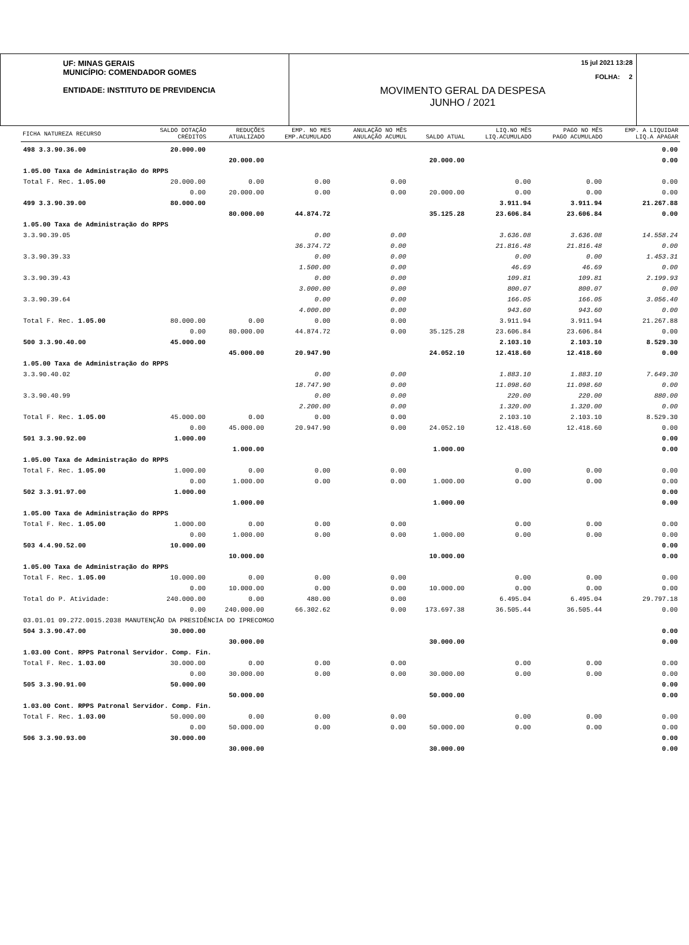UF: MINAS GERAIS
MUNICÍPIO: COMENDADOR GOMES
ENTIDADE: INSTITUTO DE PREVIDENCIA
15 jul 2021 13:28
FOLHA: 2
MOVIMENTO GERAL DA DESPESA
JUNHO / 2021
| FICHA NATUREZA RECURSO | SALDO DOTAÇÃO CRÉDITOS | REDUÇÕES ATUALIZADO | EMP. NO MES EMP.ACUMULADO | ANULAÇÃO NO MÊS ANULAÇÃO ACUMUL | SALDO ATUAL | LIQ.NO MÊS LIQ.ACUMULADO | PAGO NO MÊS PAGO ACUMULADO | EMP. A LIQUIDAR LIQ.A APAGAR |
| --- | --- | --- | --- | --- | --- | --- | --- | --- |
| 498 3.3.90.36.00 | 20.000.00 | | | | | | | 0.00 |
| | | 20.000.00 | | | 20.000.00 | | | 0.00 |
| 1.05.00 Taxa de Administração do RPPS | | | | | | | | |
| Total F. Rec. 1.05.00 | 20.000.00 | 0.00 | 0.00 | 0.00 | | 0.00 | 0.00 | 0.00 |
| | 0.00 | 20.000.00 | 0.00 | 0.00 | 20.000.00 | 0.00 | 0.00 | 0.00 |
| 499 3.3.90.39.00 | 80.000.00 | | | | | 3.911.94 | 3.911.94 | 21.267.88 |
| | | 80.000.00 | 44.874.72 | | 35.125.28 | 23.606.84 | 23.606.84 | 0.00 |
| 1.05.00 Taxa de Administração do RPPS | | | | | | | | |
| 3.3.90.39.05 | | | 0.00 | 0.00 | | 3.636.08 | 3.636.08 | 14.558.24 |
| | | | 36.374.72 | 0.00 | | 21.816.48 | 21.816.48 | 0.00 |
| 3.3.90.39.33 | | | 0.00 | 0.00 | | 0.00 | 0.00 | 1.453.31 |
| | | | 1.500.00 | 0.00 | | 46.69 | 46.69 | 0.00 |
| 3.3.90.39.43 | | | 0.00 | 0.00 | | 109.81 | 109.81 | 2.199.93 |
| | | | 3.000.00 | 0.00 | | 800.07 | 800.07 | 0.00 |
| 3.3.90.39.64 | | | 0.00 | 0.00 | | 166.05 | 166.05 | 3.056.40 |
| | | | 4.000.00 | 0.00 | | 943.60 | 943.60 | 0.00 |
| Total F. Rec. 1.05.00 | 80.000.00 | 0.00 | 0.00 | 0.00 | | 3.911.94 | 3.911.94 | 21.267.88 |
| | 0.00 | 80.000.00 | 44.874.72 | 0.00 | 35.125.28 | 23.606.84 | 23.606.84 | 0.00 |
| 500 3.3.90.40.00 | 45.000.00 | | | | | 2.103.10 | 2.103.10 | 8.529.30 |
| | | 45.000.00 | 20.947.90 | | 24.052.10 | 12.418.60 | 12.418.60 | 0.00 |
| 1.05.00 Taxa de Administração do RPPS | | | | | | | | |
| 3.3.90.40.02 | | | 0.00 | 0.00 | | 1.883.10 | 1.883.10 | 7.649.30 |
| | | | 18.747.90 | 0.00 | | 11.098.60 | 11.098.60 | 0.00 |
| 3.3.90.40.99 | | | 0.00 | 0.00 | | 220.00 | 220.00 | 880.00 |
| | | | 2.200.00 | 0.00 | | 1.320.00 | 1.320.00 | 0.00 |
| Total F. Rec. 1.05.00 | 45.000.00 | 0.00 | 0.00 | 0.00 | | 2.103.10 | 2.103.10 | 8.529.30 |
| | 0.00 | 45.000.00 | 20.947.90 | 0.00 | 24.052.10 | 12.418.60 | 12.418.60 | 0.00 |
| 501 3.3.90.92.00 | 1.000.00 | | | | | | | 0.00 |
| | | 1.000.00 | | | 1.000.00 | | | 0.00 |
| 1.05.00 Taxa de Administração do RPPS | | | | | | | | |
| Total F. Rec. 1.05.00 | 1.000.00 | 0.00 | 0.00 | 0.00 | | 0.00 | 0.00 | 0.00 |
| | 0.00 | 1.000.00 | 0.00 | 0.00 | 1.000.00 | 0.00 | 0.00 | 0.00 |
| 502 3.3.91.97.00 | 1.000.00 | | | | | | | 0.00 |
| | | 1.000.00 | | | 1.000.00 | | | 0.00 |
| 1.05.00 Taxa de Administração do RPPS | | | | | | | | |
| Total F. Rec. 1.05.00 | 1.000.00 | 0.00 | 0.00 | 0.00 | | 0.00 | 0.00 | 0.00 |
| | 0.00 | 1.000.00 | 0.00 | 0.00 | 1.000.00 | 0.00 | 0.00 | 0.00 |
| 503 4.4.90.52.00 | 10.000.00 | | | | | | | 0.00 |
| | | 10.000.00 | | | 10.000.00 | | | 0.00 |
| 1.05.00 Taxa de Administração do RPPS | | | | | | | | |
| Total F. Rec. 1.05.00 | 10.000.00 | 0.00 | 0.00 | 0.00 | | 0.00 | 0.00 | 0.00 |
| | 0.00 | 10.000.00 | 0.00 | 0.00 | 10.000.00 | 0.00 | 0.00 | 0.00 |
| Total do P. Atividade: | 240.000.00 | 0.00 | 480.00 | 0.00 | | 6.495.04 | 6.495.04 | 29.797.18 |
| | 0.00 | 240.000.00 | 66.302.62 | 0.00 | 173.697.38 | 36.505.44 | 36.505.44 | 0.00 |
| 03.01.01 09.272.0015.2038 MANUTENÇÃO DA PRESIDÊNCIA DO IPRECOMGO | | | | | | | | |
| 504 3.3.90.47.00 | 30.000.00 | | | | | | | 0.00 |
| | | 30.000.00 | | | 30.000.00 | | | 0.00 |
| 1.03.00 Cont. RPPS Patronal Servidor. Comp. Fin. | | | | | | | | |
| Total F. Rec. 1.03.00 | 30.000.00 | 0.00 | 0.00 | 0.00 | | 0.00 | 0.00 | 0.00 |
| | 0.00 | 30.000.00 | 0.00 | 0.00 | 30.000.00 | 0.00 | 0.00 | 0.00 |
| 505 3.3.90.91.00 | 50.000.00 | | | | | | | 0.00 |
| | | 50.000.00 | | | 50.000.00 | | | 0.00 |
| 1.03.00 Cont. RPPS Patronal Servidor. Comp. Fin. | | | | | | | | |
| Total F. Rec. 1.03.00 | 50.000.00 | 0.00 | 0.00 | 0.00 | | 0.00 | 0.00 | 0.00 |
| | 0.00 | 50.000.00 | 0.00 | 0.00 | 50.000.00 | 0.00 | 0.00 | 0.00 |
| 506 3.3.90.93.00 | 30.000.00 | | | | | | | 0.00 |
| | | 30.000.00 | | | 30.000.00 | | | 0.00 |